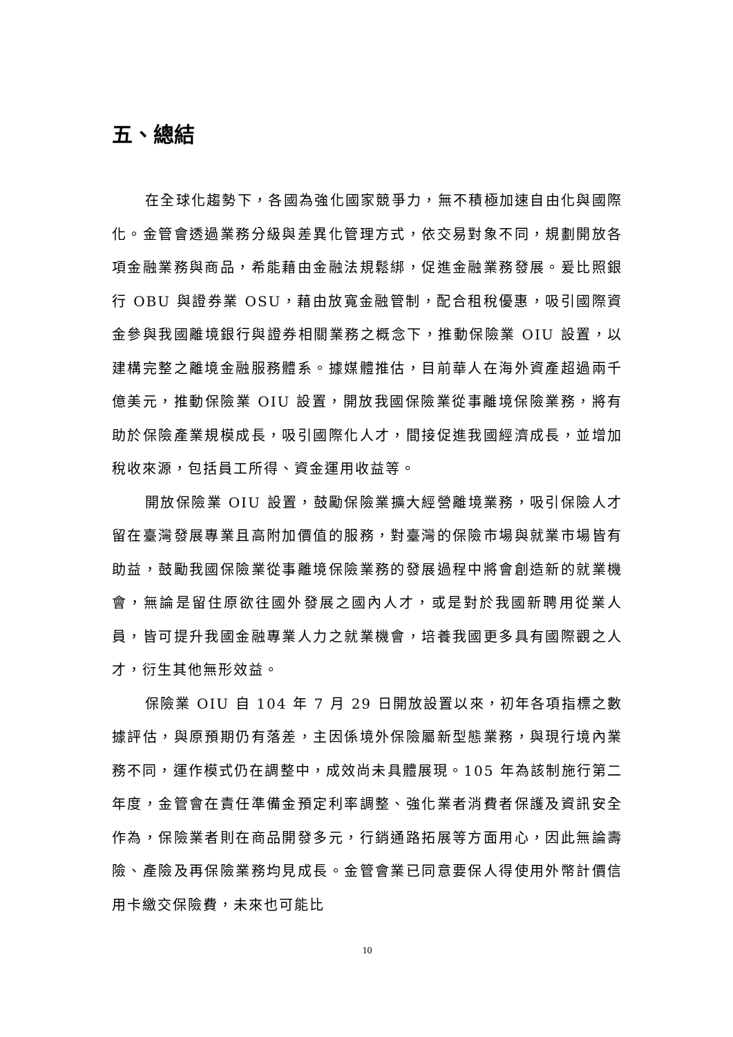五、總結
在全球化趨勢下，各國為強化國家競爭力，無不積極加速自由化與國際化。金管會透過業務分級與差異化管理方式，依交易對象不同，規劃開放各項金融業務與商品，希能藉由金融法規鬆綁，促進金融業務發展。爰比照銀行 OBU 與證券業 OSU，藉由放寬金融管制，配合租稅優惠，吸引國際資金參與我國離境銀行與證券相關業務之概念下，推動保險業 OIU 設置，以建構完整之離境金融服務體系。據媒體推估，目前華人在海外資產超過兩千億美元，推動保險業 OIU 設置，開放我國保險業從事離境保險業務，將有助於保險產業規模成長，吸引國際化人才，間接促進我國經濟成長，並增加稅收來源，包括員工所得、資金運用收益等。
開放保險業 OIU 設置，鼓勵保險業擴大經營離境業務，吸引保險人才留在臺灣發展專業且高附加價值的服務，對臺灣的保險市場與就業市場皆有助益，鼓勵我國保險業從事離境保險業務的發展過程中將會創造新的就業機會，無論是留住原欲往國外發展之國內人才，或是對於我國新聘用從業人員，皆可提升我國金融專業人力之就業機會，培養我國更多具有國際觀之人才，衍生其他無形效益。
保險業 OIU 自 104 年 7 月 29 日開放設置以來，初年各項指標之數據評估，與原預期仍有落差，主因係境外保險屬新型態業務，與現行境內業務不同，運作模式仍在調整中，成效尚未具體展現。105 年為該制施行第二年度，金管會在責任準備金預定利率調整、強化業者消費者保護及資訊安全作為，保險業者則在商品開發多元，行銷通路拓展等方面用心，因此無論壽險、產險及再保險業務均見成長。金管會業已同意要保人得使用外幣計價信用卡繳交保險費，未來也可能比
10